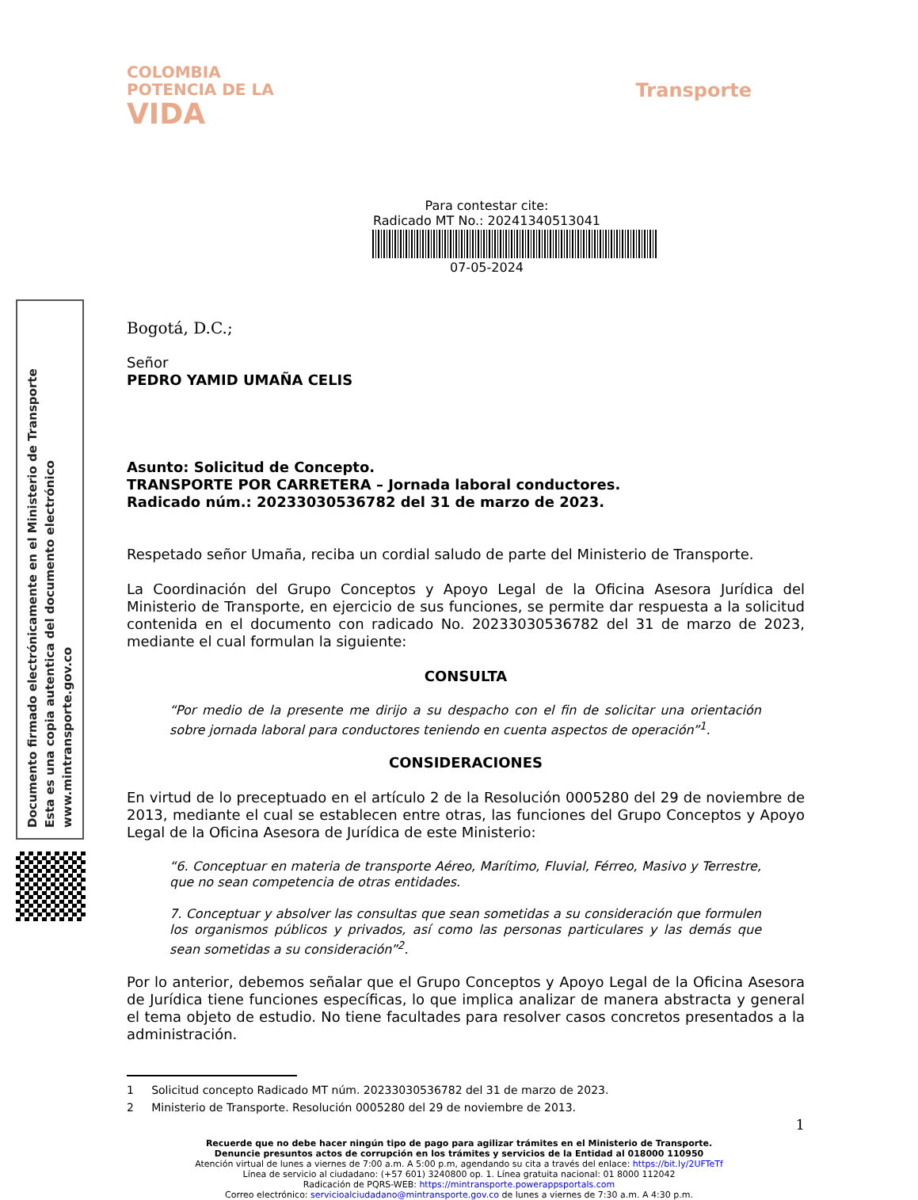COLOMBIA
POTENCIA DE LA
VIDA
Transporte
Para contestar cite:
Radicado MT No.: 20241340513041
07-05-2024
Documento firmado electrónicamente en el Ministerio de Transporte
Esta es una copia autentica del documento electrónico
www.mintransporte.gov.co
Bogotá, D.C.;
Señor
PEDRO YAMID UMAÑA CELIS
Asunto: Solicitud de Concepto.
TRANSPORTE POR CARRETERA – Jornada laboral conductores.
Radicado núm.: 20233030536782 del 31 de marzo de 2023.
Respetado señor Umaña, reciba un cordial saludo de parte del Ministerio de Transporte.
La Coordinación del Grupo Conceptos y Apoyo Legal de la Oficina Asesora Jurídica del Ministerio de Transporte, en ejercicio de sus funciones, se permite dar respuesta a la solicitud contenida en el documento con radicado No. 20233030536782 del 31 de marzo de 2023, mediante el cual formulan la siguiente:
CONSULTA
“Por medio de la presente me dirijo a su despacho con el fin de solicitar una orientación sobre jornada laboral para conductores teniendo en cuenta aspectos de operación”<sup>1</sup>.
CONSIDERACIONES
En virtud de lo preceptuado en el artículo 2 de la Resolución 0005280 del 29 de noviembre de 2013, mediante el cual se establecen entre otras, las funciones del Grupo Conceptos y Apoyo Legal de la Oficina Asesora de Jurídica de este Ministerio:
“6. Conceptuar en materia de transporte Aéreo, Marítimo, Fluvial, Férreo, Masivo y Terrestre, que no sean competencia de otras entidades.
7. Conceptuar y absolver las consultas que sean sometidas a su consideración que formulen los organismos públicos y privados, así como las personas particulares y las demás que sean sometidas a su consideración”<sup>2</sup>.
Por lo anterior, debemos señalar que el Grupo Conceptos y Apoyo Legal de la Oficina Asesora de Jurídica tiene funciones específicas, lo que implica analizar de manera abstracta y general el tema objeto de estudio. No tiene facultades para resolver casos concretos presentados a la administración.
1 Solicitud concepto Radicado MT núm. 20233030536782 del 31 de marzo de 2023.
2 Ministerio de Transporte. Resolución 0005280 del 29 de noviembre de 2013.
1
Recuerde que no debe hacer ningún tipo de pago para agilizar trámites en el Ministerio de Transporte.
Denuncie presuntos actos de corrupción en los trámites y servicios de la Entidad al 018000 110950
Atención virtual de lunes a viernes de 7:00 a.m. A 5:00 p.m, agendando su cita a través del enlace: https://bit.ly/2UFTeTf
Línea de servicio al ciudadano: (+57 601) 3240800 op. 1. Línea gratuita nacional: 01 8000 112042
Radicación de PQRS-WEB: https://mintransporte.powerappsportals.com
Correo electrónico: servicioalciudadano@mintransporte.gov.co de lunes a viernes de 7:30 a.m. A 4:30 p.m.